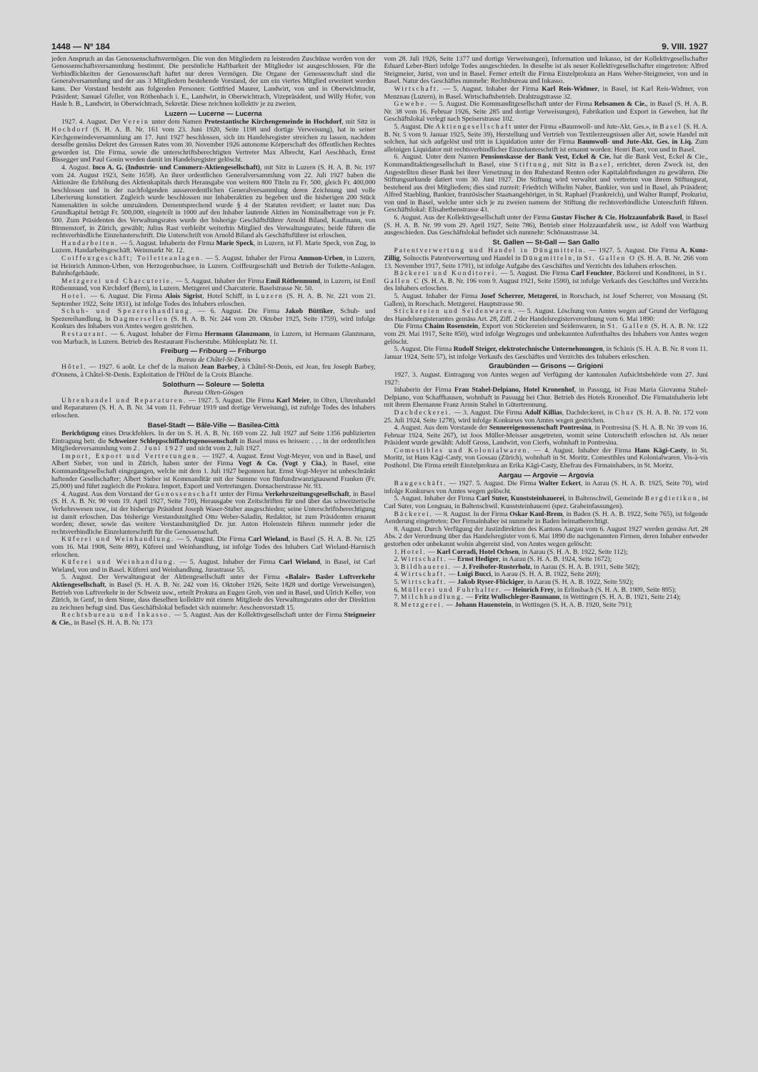1448 — Nº 184 9. VIII. 1927
jeden Anspruch an das Genossenschaftsvermögen. Die von den Mitgliedern zu leistenden Zuschüsse werden von der Genossenschaftsversammlung bestimmt. Die persönliche Haftbarkeit der Mitglieder ist ausgeschlossen. Für die Verbindlichkeiten der Genossenschaft haftet nur deren Vermögen. Die Organe der Genossenschaft sind die Generalversammlung und der aus 3 Mitgliedern bestehende Vorstand, der um ein viertes Mitglied erweitert werden kann. Der Vorstand besteht aus folgenden Personen: Gottfried Maurer, Landwirt, von und in Oberwichtracht, Präsident; Samuel Gfeller, von Röthenbach i. E., Landwirt, in Oberwichtrach, Vizepräsident, und Willy Hofer, von Hasle b. B., Landwirt, in Oberwichtrach, Sekretär. Diese zeichnen kollektiv je zu zweien.
Luzern — Lucerne — Lucerna
1927. 4. August. Der Verein unter dem Namen Protestantische Kirchengemeinde in Hochdorf, mit Sitz in Hochdorf (S. H. A. B. Nr. 161 vom 23. Juni 1920, Seite 1198 und dortige Verweisung), hat in seiner Kirchgemeindeversammlung am 17. Juni 1927 beschlossen, sich im Handelsregister streichen zu lassen, nachdem derselbe gemäss Dekret des Grossen Rates vom 30. November 1926 autonome Körperschaft des öffentlichen Rechtes geworden ist. Die Firma, sowie die unterschriftsberechtigten Vertreter Max Albrecht, Karl Aeschbach, Ernst Bissegger und Paul Gonin werden damit im Handelsregister gelöscht.
4. August. Inco A. G. (Industrie- und Commerz-Aktiengesellschaft), mit Sitz in Luzern (S. H. A. B. Nr. 197 vom 24. August 1923, Seite 1658). An ihrer ordentlichen Generalversammlung vom 22. Juli 1927 haben die Aktionäre die Erhöhung des Aktienkapitals durch Herausgabe von weitern 800 Titeln zu Fr. 500, gleich Fr. 400,000 beschlossen und in der nachfolgenden ausserordentlichen Generalversammlung deren Zeichnung und volle Liberierung konstatiert. Zugleich wurde beschlossen nur Inhaberaktien zu begeben und die bisherigen 200 Stück Namenaktien in solche umzuändern. Dementsprechend wurde § 4 der Statuten revidiert; er lautet nun: Das Grundkapital beträgt Fr. 500,000, eingeteilt in 1000 auf den Inhaber lautende Aktien im Nominalbetrage von je Fr. 500. Zum Präsidenten des Verwaltungsrates wurde der bisherige Geschäftsführer Arnold Biland, Kaufmann, von Birmenstorf, in Zürich, gewählt; Julius Rast verbleibt weiterhin Mitglied des Verwaltungsrates; beide führen die rechtsverbindliche Einzelunterschrift. Die Unterschrift von Arnold Biland als Geschäftsführer ist erloschen.
Handarbeiten. — 5. August. Inhaberin der Firma Marie Speck, in Luzern, ist Fl. Marie Speck, von Zug, in Luzern. Handarbeitsgeschäft. Weinmarkt Nr. 12.
Coiffeurgeschäft; Toiletteanlagen. — 5. August. Inhaber der Firma Ammon-Urben, in Luzern, ist Heinrich Ammon-Urben, von Herzogenbuchsee, in Luzern. Coiffeurgeschäft und Betrieb der Toilette-Anlagen. Bahnhofgebäude.
Metzgerei und Charcuterie. — 5. August. Inhaber der Firma Emil Röthenmund, in Luzern, ist Emil Röthenmund, von Kirchdorf (Bern), in Luzern. Metzgerei und Charcuterie. Baselstrasse Nr. 50.
Hotel. — 6. August. Die Firma Alois Sigrist, Hotel Schiff, in Luzern (S. H. A. B. Nr. 221 vom 21. September 1922, Seite 1831), ist infolge Todes des Inhabers erloschen.
Schuh- und Spezereihandlung. — 6. August. Die Firma Jakob Büttiker, Schuh- und Spezereihandlung, in Dagmersellen (S. H. A. B. Nr. 244 vom 20. Oktober 1925, Seite 1759), wird infolge Konkurs des Inhabers von Amtes wegen gestrichen.
Restaurant. — 6. August. Inhaber der Firma Hermann Glanzmann, in Luzern, ist Hermann Glanzmann, von Marbach, in Luzern. Betrieb des Restaurant Fischerstube. Mühlenplatz Nr. 11.
Freiburg — Fribourg — Friburgo
Bureau de Châtel-St-Denis
Hôtel. — 1927. 6 août. Le chef de la maison Jean Barbey, à Châtel-St-Denis, est Jean, feu Joseph Barbey, d'Onnens, à Châtel-St-Denis. Exploitation de l'Hôtel de la Croix Blanche.
Solothurn — Soleure — Soletta
Bureau Olten-Gösgen
Uhrenhandel und Reparaturen. — 1927. 5. August. Die Firma Karl Meier, in Olten, Uhrenhandel und Reparaturen (S. H. A. B. Nr. 34 vom 11. Februar 1919 und dortige Verweisung), ist zufolge Todes des Inhabers erloschen.
Basel-Stadt — Bâle-Ville — Basilea-Città
Berichtigung eines Druckfehlers. In der im S. H. A. B. Nr. 169 vom 22. Juli 1927 auf Seite 1356 publizierten Eintragung betr. die Schweizer Schleppschiffahrtsgenossenschaft in Basel muss es heissen: . . . in der ordentlichen Mitgliederversammlung vom 2. Juni 1927 und nicht vom 2. Juli 1927.
Import, Export und Vertretungen. — 1927. 4. August. Ernst Vogt-Meyer, von und in Basel, und Albert Sieber, von und in Zürich, haben unter der Firma Vogt & Co. (Vogt y Cia.), in Basel, eine Kommanditgesellschaft eingegangen, welche mit dem 1. Juli 1927 begonnen hat. Ernst Vogt-Meyer ist unbeschränkt haftender Gesellschafter; Albert Sieber ist Kommanditär mit der Summe von fünfundzwanzigtausend Franken (Fr. 25,000) und führt zugleich die Prokura. Import, Export und Vertretungen. Dornacherstrasse Nr. 93.
4. August. Aus dem Vorstand der Genossenschaft unter der Firma Verkehrszeitungsgesellschaft, in Basel (S. H. A. B. Nr. 90 vom 19. April 1927, Seite 710), Herausgabe von Zeitschriften für und über das schweizerische Verkehrswesen usw., ist der bisherige Präsident Joseph Waser-Stuber ausgeschieden; seine Unterschriftsberechtigung ist damit erloschen. Das bisherige Vorstandsmitglied Otto Weber-Saladin, Redaktor, ist zum Präsidenten ernannt worden; dieser, sowie das weitere Vorstandsmitglied Dr. jur. Anton Holenstein führen nunmehr jeder die rechtsverbindliche Einzelunterschrift für die Genossenschaft.
Küferei und Weinhandlung. — 5. August. Die Firma Carl Wieland, in Basel (S. H. A. B. Nr. 125 vom 16. Mai 1908, Seite 889), Küferei und Weinhandlung, ist infolge Todes des Inhabers Carl Wieland-Harnisch erloschen.
Küferei und Weinhandlung. — 5. August. Inhaber der Firma Carl Wieland, in Basel, ist Carl Wieland, von und in Basel. Küferei und Weinhandlung. Jurastrasse 55.
5. August. Der Verwaltungsrat der Aktiengesellschaft unter der Firma «Balair» Basler Luftverkehr Aktiengesellschaft, in Basel (S. H. A. B. Nr. 242 vom 16. Oktober 1926, Seite 1828 und dortige Verweisungen), Betrieb von Luftverkehr in der Schweiz usw., erteilt Prokura an Eugen Grob, von und in Basel, und Ulrich Keller, von Zürich, in Genf, in dem Sinne, dass dieselben kollektiv mit einem Mitgliede des Verwaltungsrates oder der Direktion zu zeichnen befugt sind. Das Geschäftslokal befindet sich nunmehr: Aeschenvorstadt 15.
Rechtsbureau und Inkasso. — 5. August. Aus der Kollektivgesellschaft unter der Firma Steigmeier & Cie., in Basel (S. H. A. B. Nr. 173
vom 28. Juli 1926, Seite 1377 und dortige Verweisungen), Information und Inkasso, ist der Kollektivgesellschafter Eduard Leber-Bieri infolge Todes ausgeschieden. In dieselbe ist als neuer Kollektivgesellschafter eingetreten: Alfred Steigmeier, Jurist, von und in Basel. Ferner erteilt die Firma Einzelprokura an Hans Weber-Steigmeier, von und in Basel. Natur des Geschäftes nunmehr: Rechtsbureau und Inkasso.
Wirtschaft. — 5. August. Inhaber der Firma Karl Reis-Widmer, in Basel, ist Karl Reis-Widmer, von Menznau (Luzern), in Basel. Wirtschaftsbetrieb. Drahtzugstrasse 32.
Gewebe. — 5. August. Die Kommanditgesellschaft unter der Firma Rebsamen & Cie., in Basel (S. H. A. B. Nr. 38 vom 16. Februar 1926, Seite 285 und dortige Verweisungen), Fabrikation und Export in Geweben, hat ihr Geschäftslokal verlegt nach Speiserstrasse 102.
5. August. Die Aktiengesellschaft unter der Firma «Baumwoll- und Jute-Akt. Ges.», in Basel (S. H. A. B. Nr. 5 vom 9. Januar 1925, Seite 39), Herstellung und Vertrieb von Textilerzeugnissen aller Art, sowie Handel mit solchen, hat sich aufgelöst und tritt in Liquidation unter der Firma Baumwoll- und Jute-Akt. Ges. in Liq. Zum alleinigen Liquidator mit rechtsverbindlicher Einzelunterschrift ist ernannt worden: Henri Baer, von und in Basel.
6. August. Unter dem Namen Pensionskasse der Bank Vest, Eckel & Cie. hat die Bank Vest, Eckel & Cie., Kommanditaktiengesellschaft in Basel, eine Stiftung, mit Sitz in Basel, errichtet, deren Zweck ist, den Angestellten dieser Bank bei ihrer Versetzung in den Ruhestand Renten oder Kapitalabfindungen zu gewähren. Die Stiftungsurkunde datiert vom 30. Juni 1927. Die Stiftung wird verwaltet und vertreten von ihrem Stiftungsrat, bestehend aus drei Mitgliedern; dies sind zurzeit: Friedrich Wilhelm Naber, Bankier, von und in Basel, als Präsident; Alfred Staebling, Bankier, französischer Staatsangehöriger, in St. Raphael (Frankreich), und Walter Rumpf, Prokurist, von und in Basel, welche unter sich je zu zweien namens der Stiftung die rechtsverbindliche Unterschrift führen. Geschäftslokal: Elisabethenstrasse 43.
6. August. Aus der Kollektivgesellschaft unter der Firma Gustav Fischer & Cie. Holzzaunfabrik Basel, in Basel (S. H. A. B. Nr. 99 vom 29. April 1927, Seite 786), Betrieb einer Holzzaunfabrik usw., ist Adolf von Wartburg ausgeschieden. Das Geschäftslokal befindet sich nunmehr: Schönaustrasse 34.
St. Gallen — St-Gall — San Gallo
Patentverwertung und Handel in Düngmitteln. — 1927. 5. August. Die Firma A. Kunz-Zillig, Solnoctis Patentverwertung und Handel in Düngmitteln, in St. Gallen O (S. H. A. B. Nr. 266 vom 13. November 1917, Seite 1791), ist infolge Aufgabe des Geschäftes und Verzichts des Inhabers erloschen.
Bäckerei und Konditorei. — 5. August. Die Firma Carl Feuchter, Bäckerei und Konditorei, in St. Gallen C (S. H. A. B. Nr. 196 vom 9. August 1921, Seite 1590), ist infolge Verkaufs des Geschäftes und Verzichts des Inhabers erloschen.
5. August. Inhaber der Firma Josef Scherrer, Metzgerei, in Rorschach, ist Josef Scherrer, von Mosnang (St. Gallen), in Rorschach. Metzgerei. Hauptstrasse 90.
Stickereien und Seidenwaren. — 5. August. Löschung von Amtes wegen auf Grund der Verfügung des Handelsregisteramtes gemäss Art. 28, Ziff. 2 der Handelsregisterverordnung vom 6. Mai 1890:
Die Firma Chaim Rosenstein, Export von Stickereien und Seidenwaren, in St. Gallen (S. H. A. B. Nr. 122 vom 29. Mai 1917, Seite 850), wird infolge Wegzuges und unbekannten Aufenthaltes des Inhabers von Amtes wegen gelöscht.
5. August. Die Firma Rudolf Steiger, elektrotechnische Unternehmungen, in Schänis (S. H. A. B. Nr. 8 vom 11. Januar 1924, Seite 57), ist infolge Verkaufs des Geschäftes und Verzichts des Inhabers erloschen.
Graubünden — Grisons — Grigioni
1927. 3. August. Eintragung von Amtes wegen auf Verfügung der kantonalen Aufsichtsbehörde vom 27. Juni 1927:
Inhaberin der Firma Frau Stahel-Delpiano, Hotel Kronenhof, in Passugg, ist Frau Maria Giovanna Stahel-Delpiano, von Schaffhausen, wohnhaft in Passugg bei Chur. Betrieb des Hotels Kronenhof. Die Firmainhaberin lebt mit ihrem Ehemanne Franz Armin Stahel in Gütertrennung.
Dachdeckerei. — 3. August. Die Firma Adolf Killias, Dachdeckerei, in Chur (S. H. A. B. Nr. 172 vom 25. Juli 1924, Seite 1278), wird infolge Konkurses von Amtes wegen gestrichen.
4. August. Aus dem Vorstande der Sennereigenossenschaft Pontresina, in Pontresina (S. H. A. B. Nr. 39 vom 16. Februar 1924, Seite 267), ist Joos Müller-Meisser ausgetreten, womit seine Unterschrift erloschen ist. Als neuer Präsident wurde gewählt: Adolf Gross, Landwirt, von Cierfs, wohnhaft in Pontresina.
Comestibles und Kolonialwaren. — 4. August. Inhaber der Firma Hans Kägi-Casty, in St. Moritz, ist Hans Kägi-Casty, von Gossau (Zürich), wohnhaft in St. Moritz. Comestibles und Kolonialwaren. Vis-à-vis Posthotel. Die Firma erteilt Einzelprokura an Erika Kägi-Casty, Ehefrau des Firmainhabers, in St. Moritz.
Aargau — Argovie — Argovia
Baugeschäft. — 1927. 5. August. Die Firma Walter Eckert, in Aarau (S. H. A. B. 1925, Seite 70), wird infolge Konkurses von Amtes wegen gelöscht.
5. August. Inhaber der Firma Carl Suter, Kunststeinhauerei, in Baltenschwil, Gemeinde Bergdietikon, ist Carl Suter, von Lengnau, in Baltenschwil. Kunststeinhauerei (spez. Grabeinfassungen).
Bäckerei. — 8. August. In der Firma Oskar Kaul-Brem, in Baden (S. H. A. B. 1922, Seite 765), ist folgende Aenderung eingetreten: Der Firmainhaber ist nunmehr in Baden heimatberechtigt.
8. August. Durch Verfügung der Justizdirektion des Kantons Aargau vom 6. August 1927 werden gemäss Art. 28 Abs. 2 der Verordnung über das Handelsregister vom 6. Mai 1890 die nachgenannten Firmen, deren Inhaber entweder gestorben oder unbekannt wohin abgereist sind, von Amtes wegen gelöscht:
1. Hotel. — Karl Corradi, Hotel Ochsen, in Aarau (S. H. A. B. 1922, Seite 112);
2. Wirtschaft. — Ernst Hediger, in Aarau (S. H. A. B. 1924, Seite 1672);
3. Bildhauerei. — J. Freihofer-Rusterholz, in Aarau (S. H. A. B. 1911, Seite 502);
4. Wirtschaft. — Luigi Bucci, in Aarau (S. H. A. B. 1922, Seite 269);
5. Wirtschaft. — Jakob Ryser-Flückiger, in Aarau (S. H. A. B. 1922, Seite 592);
6. Müllerei und Fuhrhalter. — Heinrich Frey, in Erlinsbach (S. H. A. B. 1909, Seite 895);
7. Milchhandlung. — Fritz Wullschleger-Baumann, in Wettingen (S. H. A. B. 1921, Seite 214);
8. Metzgerei. — Johann Hauenstein, in Wettingen (S. H. A. B. 1920, Seite 791);